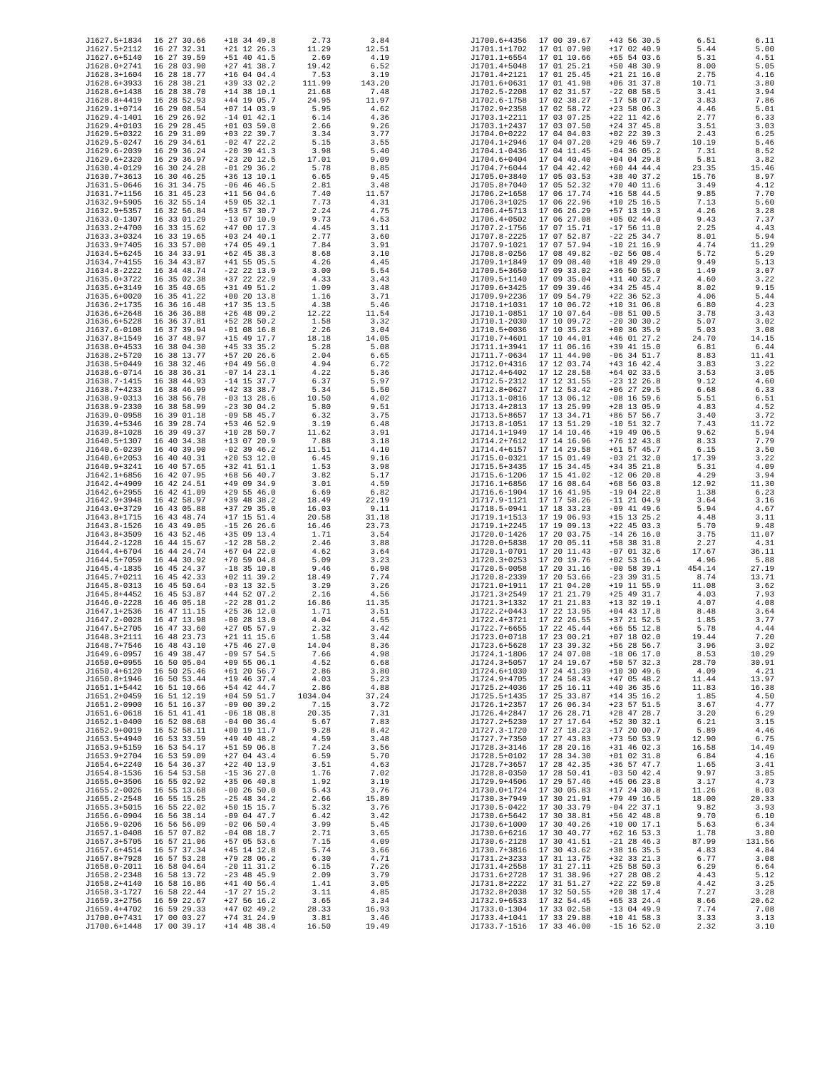| J1627.5+1834 | 16 27 30.66 | +18 34 49.8 | 2.73 | 3.84 |
| J1627.5+2112 | 16 27 32.31 | +21 12 26.3 | 11.29 | 12.51 |
| J1627.6+5140 | 16 27 39.59 | +51 40 41.5 | 2.69 | 4.19 |
| J1628.0+2741 | 16 28 03.90 | +27 41 38.7 | 19.42 | 6.52 |
| J1628.3+1604 | 16 28 18.77 | +16 04 04.4 | 7.53 | 3.19 |
| J1628.6+3933 | 16 28 38.21 | +39 33 02.2 | 111.99 | 143.20 |
| J1628.6+1438 | 16 28 38.70 | +14 38 10.1 | 21.68 | 7.48 |
| J1628.8+4419 | 16 28 52.93 | +44 19 05.7 | 24.95 | 11.97 |
| J1629.1+0714 | 16 29 08.54 | +07 14 03.9 | 5.95 | 4.62 |
| J1629.4-1401 | 16 29 26.92 | -14 01 42.1 | 6.14 | 4.36 |
| J1629.4+0103 | 16 29 28.45 | +01 03 59.0 | 2.66 | 9.26 |
| J1629.5+0322 | 16 29 31.09 | +03 22 39.7 | 3.34 | 3.77 |
| J1629.5-0247 | 16 29 34.61 | -02 47 22.2 | 5.15 | 3.55 |
| J1629.6-2039 | 16 29 36.24 | -20 39 41.3 | 3.98 | 5.40 |
| J1629.6+2320 | 16 29 36.97 | +23 20 12.5 | 17.01 | 9.09 |
| J1630.4-0129 | 16 30 24.28 | -01 29 36.2 | 5.78 | 8.85 |
| J1630.7+3613 | 16 30 46.25 | +36 13 10.1 | 6.65 | 9.45 |
| J1631.5-0646 | 16 31 34.75 | -06 46 46.5 | 2.81 | 3.48 |
| J1631.7+1156 | 16 31 45.23 | +11 56 04.6 | 7.40 | 11.57 |
| J1632.9+5905 | 16 32 55.14 | +59 05 32.1 | 7.73 | 4.31 |
| J1632.9+5357 | 16 32 56.84 | +53 57 30.7 | 2.24 | 4.75 |
| J1633.0-1307 | 16 33 01.29 | -13 07 10.9 | 9.73 | 4.53 |
| J1633.2+4700 | 16 33 15.62 | +47 00 17.3 | 4.45 | 3.11 |
| J1633.3+0324 | 16 33 19.65 | +03 24 40.1 | 2.77 | 3.60 |
| J1633.9+7405 | 16 33 57.00 | +74 05 49.1 | 7.84 | 3.91 |
| J1634.5+6245 | 16 34 33.91 | +62 45 38.3 | 8.68 | 3.10 |
| J1634.7+4155 | 16 34 43.87 | +41 55 05.5 | 4.26 | 4.45 |
| J1634.8-2222 | 16 34 48.74 | -22 22 13.9 | 3.00 | 5.54 |
| J1635.0+3722 | 16 35 02.38 | +37 22 22.9 | 4.33 | 3.43 |
| J1635.6+3149 | 16 35 40.65 | +31 49 51.2 | 1.09 | 3.48 |
| J1635.6+0020 | 16 35 41.22 | +00 20 13.8 | 1.16 | 3.71 |
| J1636.2+1735 | 16 36 16.48 | +17 35 13.5 | 4.38 | 5.46 |
| J1636.6+2648 | 16 36 36.88 | +26 48 09.2 | 12.22 | 11.54 |
| J1636.6+5228 | 16 36 37.81 | +52 28 50.2 | 1.58 | 3.32 |
| J1637.6-0108 | 16 37 39.94 | -01 08 16.8 | 2.26 | 3.04 |
| J1637.8+1549 | 16 37 48.97 | +15 49 17.7 | 18.18 | 14.05 |
| J1638.0+4533 | 16 38 04.30 | +45 33 35.2 | 5.28 | 5.08 |
| J1638.2+5720 | 16 38 13.77 | +57 20 26.6 | 2.04 | 6.65 |
| J1638.5+0449 | 16 38 32.46 | +04 49 56.0 | 4.94 | 6.72 |
| J1638.6-0714 | 16 38 36.31 | -07 14 23.1 | 4.22 | 5.36 |
| J1638.7-1415 | 16 38 44.93 | -14 15 37.7 | 6.37 | 5.97 |
| J1638.7+4233 | 16 38 46.99 | +42 33 38.7 | 5.34 | 5.50 |
| J1638.9-0313 | 16 38 56.78 | -03 13 28.6 | 10.50 | 4.02 |
| J1638.9-2330 | 16 38 58.99 | -23 30 04.2 | 5.80 | 9.51 |
| J1639.0-0958 | 16 39 01.18 | -09 58 45.7 | 6.32 | 3.75 |
| J1639.4+5346 | 16 39 28.74 | +53 46 52.9 | 3.19 | 6.48 |
| J1639.8+1028 | 16 39 49.37 | +10 28 50.7 | 11.62 | 3.91 |
| J1640.5+1307 | 16 40 34.38 | +13 07 20.9 | 7.88 | 3.18 |
| J1640.6-0239 | 16 40 39.90 | -02 39 46.2 | 11.51 | 4.10 |
| J1640.6+2053 | 16 40 40.31 | +20 53 12.0 | 6.45 | 9.16 |
| J1640.9+3241 | 16 40 57.65 | +32 41 51.1 | 1.53 | 3.98 |
| J1642.1+6856 | 16 42 07.95 | +68 56 40.7 | 3.82 | 5.17 |
| J1642.4+4909 | 16 42 24.51 | +49 09 34.9 | 3.01 | 4.59 |
| J1642.6+2955 | 16 42 41.09 | +29 55 46.0 | 6.69 | 6.82 |
| J1642.9+3948 | 16 42 58.97 | +39 48 38.2 | 18.49 | 22.19 |
| J1643.0+3729 | 16 43 05.88 | +37 29 35.0 | 16.03 | 9.11 |
| J1643.8+1715 | 16 43 48.74 | +17 15 51.4 | 20.58 | 31.18 |
| J1643.8-1526 | 16 43 49.05 | -15 26 26.6 | 16.46 | 23.73 |
| J1643.8+3509 | 16 43 52.46 | +35 09 13.4 | 1.71 | 3.54 |
| J1644.2-1228 | 16 44 15.67 | -12 28 58.2 | 2.46 | 3.88 |
| J1644.4+6704 | 16 44 24.74 | +67 04 22.0 | 4.62 | 3.64 |
| J1644.5+7059 | 16 44 30.92 | +70 59 04.8 | 5.09 | 3.23 |
| J1645.4-1835 | 16 45 24.37 | -18 35 10.8 | 9.46 | 6.98 |
| J1645.7+0211 | 16 45 42.33 | +02 11 39.2 | 18.49 | 7.74 |
| J1645.8-0313 | 16 45 50.64 | -03 13 32.5 | 3.29 | 3.26 |
| J1645.8+4452 | 16 45 53.87 | +44 52 07.2 | 2.16 | 4.56 |
| J1646.0-2228 | 16 46 05.18 | -22 28 01.2 | 16.86 | 11.35 |
| J1647.1+2536 | 16 47 11.15 | +25 36 12.0 | 1.71 | 3.51 |
| J1647.2-0028 | 16 47 13.98 | -00 28 13.0 | 4.04 | 4.55 |
| J1647.5+2705 | 16 47 33.60 | +27 05 57.9 | 2.32 | 3.42 |
| J1648.3+2111 | 16 48 23.73 | +21 11 15.6 | 1.58 | 3.44 |
| J1648.7+7546 | 16 48 43.10 | +75 46 27.0 | 14.04 | 8.36 |
| J1649.6-0957 | 16 49 38.47 | -09 57 54.5 | 7.66 | 4.98 |
| J1650.0+0955 | 16 50 05.04 | +09 55 06.1 | 4.52 | 6.68 |
| J1650.4+6120 | 16 50 25.46 | +61 20 56.7 | 2.86 | 3.80 |
| J1650.8+1946 | 16 50 53.44 | +19 46 37.4 | 4.03 | 5.23 |
| J1651.1+5442 | 16 51 10.66 | +54 42 44.7 | 2.86 | 4.88 |
| J1651.2+0459 | 16 51 12.19 | +04 59 51.7 | 1034.04 | 37.24 |
| J1651.2-0900 | 16 51 16.37 | -09 00 39.2 | 7.15 | 3.72 |
| J1651.6-0618 | 16 51 41.41 | -06 18 08.8 | 20.35 | 7.31 |
| J1652.1-0400 | 16 52 08.68 | -04 00 36.4 | 5.67 | 7.83 |
| J1652.9+0019 | 16 52 58.11 | +00 19 11.7 | 9.28 | 8.42 |
| J1653.5+4940 | 16 53 33.59 | +49 40 48.2 | 4.59 | 3.48 |
| J1653.9+5159 | 16 53 54.17 | +51 59 06.8 | 7.24 | 3.56 |
| J1653.9+2704 | 16 53 59.09 | +27 04 43.4 | 6.59 | 5.70 |
| J1654.6+2240 | 16 54 36.37 | +22 40 13.9 | 3.51 | 4.63 |
| J1654.8-1536 | 16 54 53.58 | -15 36 27.0 | 1.76 | 7.02 |
| J1655.0+3506 | 16 55 02.92 | +35 06 40.8 | 1.92 | 3.19 |
| J1655.2-0026 | 16 55 13.68 | -00 26 50.0 | 5.43 | 3.76 |
| J1655.2-2548 | 16 55 15.25 | -25 48 34.2 | 2.66 | 15.89 |
| J1655.3+5015 | 16 55 22.02 | +50 15 15.7 | 5.32 | 3.76 |
| J1656.6-0904 | 16 56 38.14 | -09 04 47.7 | 6.42 | 3.42 |
| J1656.9-0206 | 16 56 56.09 | -02 06 50.4 | 3.99 | 5.45 |
| J1657.1-0408 | 16 57 07.82 | -04 08 18.7 | 2.71 | 3.65 |
| J1657.3+5705 | 16 57 21.06 | +57 05 53.6 | 7.15 | 4.09 |
| J1657.6+4514 | 16 57 37.34 | +45 14 12.8 | 5.74 | 3.66 |
| J1657.8+7928 | 16 57 53.28 | +79 28 06.2 | 6.30 | 4.71 |
| J1658.0-2011 | 16 58 04.64 | -20 11 31.2 | 6.15 | 7.26 |
| J1658.2-2348 | 16 58 13.72 | -23 48 45.9 | 2.09 | 3.79 |
| J1658.2+4140 | 16 58 16.86 | +41 40 56.4 | 1.41 | 3.05 |
| J1658.3-1727 | 16 58 22.44 | -17 27 15.2 | 3.11 | 4.85 |
| J1659.3+2756 | 16 59 22.67 | +27 56 16.2 | 3.65 | 3.34 |
| J1659.4+4702 | 16 59 29.33 | +47 02 49.2 | 28.33 | 16.93 |
| J1700.0+7431 | 17 00 03.27 | +74 31 24.9 | 3.81 | 3.46 |
| J1700.6+1448 | 17 00 39.17 | +14 48 38.4 | 16.50 | 19.49 |
| J1700.6+4356 | 17 00 39.67 | +43 56 30.5 | 6.51 | 6.11 |
| J1701.1+1702 | 17 01 07.90 | +17 02 40.9 | 5.44 | 5.00 |
| J1701.1+6554 | 17 01 10.66 | +65 54 03.6 | 5.31 | 4.51 |
| J1701.4+5048 | 17 01 25.21 | +50 48 30.9 | 8.00 | 5.05 |
| J1701.4+2121 | 17 01 25.45 | +21 21 16.0 | 2.75 | 4.16 |
| J1701.6+0631 | 17 01 41.98 | +06 31 37.8 | 10.71 | 3.80 |
| J1702.5-2208 | 17 02 31.57 | -22 08 58.5 | 3.41 | 3.94 |
| J1702.6-1758 | 17 02 38.27 | -17 58 07.2 | 3.83 | 7.86 |
| J1702.9+2358 | 17 02 58.72 | +23 58 06.3 | 4.46 | 5.01 |
| J1703.1+2211 | 17 03 07.25 | +22 11 42.6 | 2.77 | 6.33 |
| J1703.1+2437 | 17 03 07.50 | +24 37 45.8 | 3.51 | 3.03 |
| J1704.0+0222 | 17 04 04.03 | +02 22 39.3 | 2.43 | 6.25 |
| J1704.1+2946 | 17 04 07.20 | +29 46 59.7 | 10.19 | 5.46 |
| J1704.1-0436 | 17 04 11.45 | -04 36 05.2 | 7.31 | 8.52 |
| J1704.6+0404 | 17 04 40.40 | +04 04 29.8 | 5.81 | 3.82 |
| J1704.7+6044 | 17 04 42.42 | +60 44 44.4 | 23.35 | 15.46 |
| J1705.0+3840 | 17 05 03.53 | +38 40 37.2 | 15.76 | 8.97 |
| J1705.8+7040 | 17 05 52.32 | +70 40 11.6 | 3.49 | 4.12 |
| J1706.2+1658 | 17 06 17.74 | +16 58 44.5 | 9.85 | 7.70 |
| J1706.3+1025 | 17 06 22.96 | +10 25 16.5 | 7.13 | 5.60 |
| J1706.4+5713 | 17 06 26.29 | +57 13 19.3 | 4.26 | 3.28 |
| J1706.4+0502 | 17 06 27.08 | +05 02 44.0 | 9.43 | 7.37 |
| J1707.2-1756 | 17 07 15.71 | -17 56 11.0 | 2.25 | 4.43 |
| J1707.8-2225 | 17 07 52.87 | -22 25 34.7 | 8.01 | 5.94 |
| J1707.9-1021 | 17 07 57.94 | -10 21 16.9 | 4.74 | 11.29 |
| J1708.8-0256 | 17 08 49.82 | -02 56 08.4 | 5.72 | 5.29 |
| J1709.1+1849 | 17 09 08.40 | +18 49 29.0 | 9.49 | 5.13 |
| J1709.5+3650 | 17 09 33.02 | +36 50 55.0 | 1.49 | 3.07 |
| J1709.5+1140 | 17 09 35.04 | +11 40 32.7 | 4.60 | 3.22 |
| J1709.6+3425 | 17 09 39.46 | +34 25 45.4 | 8.02 | 9.15 |
| J1709.9+2236 | 17 09 54.79 | +22 36 52.3 | 4.06 | 5.44 |
| J1710.1+1031 | 17 10 06.72 | +10 31 06.8 | 6.80 | 4.23 |
| J1710.1-0851 | 17 10 07.64 | -08 51 00.5 | 3.78 | 3.43 |
| J1710.1-2030 | 17 10 09.72 | -20 30 30.2 | 5.07 | 3.02 |
| J1710.5+0036 | 17 10 35.23 | +00 36 35.9 | 5.03 | 3.08 |
| J1710.7+4601 | 17 10 44.01 | +46 01 27.2 | 24.70 | 14.15 |
| J1711.1+3941 | 17 11 06.16 | +39 41 15.0 | 6.81 | 6.44 |
| J1711.7-0634 | 17 11 44.90 | -06 34 51.7 | 8.83 | 11.41 |
| J1712.0+4316 | 17 12 03.74 | +43 16 42.4 | 3.83 | 3.22 |
| J1712.4+6402 | 17 12 28.58 | +64 02 33.5 | 3.53 | 3.05 |
| J1712.5-2312 | 17 12 31.55 | -23 12 26.8 | 9.12 | 4.60 |
| J1712.8+0627 | 17 12 53.42 | +06 27 29.5 | 6.68 | 6.33 |
| J1713.1-0816 | 17 13 06.12 | -08 16 59.6 | 5.51 | 6.51 |
| J1713.4+2813 | 17 13 25.99 | +28 13 05.9 | 4.83 | 4.52 |
| J1713.5+8657 | 17 13 34.71 | +86 57 56.7 | 3.40 | 3.72 |
| J1713.8-1051 | 17 13 51.29 | -10 51 32.7 | 7.43 | 11.72 |
| J1714.1+1949 | 17 14 10.46 | +19 49 06.5 | 9.62 | 5.94 |
| J1714.2+7612 | 17 14 16.96 | +76 12 43.8 | 8.33 | 7.79 |
| J1714.4+6157 | 17 14 29.58 | +61 57 45.7 | 6.15 | 3.50 |
| J1715.0-0321 | 17 15 01.49 | -03 21 32.0 | 17.39 | 3.22 |
| J1715.5+3435 | 17 15 34.45 | +34 35 21.8 | 5.31 | 4.09 |
| J1715.6-1206 | 17 15 41.02 | -12 06 20.8 | 4.29 | 3.94 |
| J1716.1+6856 | 17 16 08.64 | +68 56 03.8 | 12.92 | 11.30 |
| J1716.6-1904 | 17 16 41.95 | -19 04 22.8 | 1.38 | 6.23 |
| J1717.9-1121 | 17 17 58.26 | -11 21 04.9 | 3.64 | 3.16 |
| J1718.5-0941 | 17 18 33.23 | -09 41 49.6 | 5.94 | 4.67 |
| J1719.1+1513 | 17 19 06.93 | +15 13 25.2 | 4.48 | 3.11 |
| J1719.1+2245 | 17 19 09.13 | +22 45 03.3 | 5.70 | 9.48 |
| J1720.0-1426 | 17 20 03.75 | -14 26 16.0 | 3.75 | 11.07 |
| J1720.0+5838 | 17 20 05.11 | +58 38 31.8 | 2.27 | 4.31 |
| J1720.1-0701 | 17 20 11.43 | -07 01 32.6 | 17.67 | 36.11 |
| J1720.3+0253 | 17 20 19.76 | +02 53 16.4 | 4.96 | 5.88 |
| J1720.5-0058 | 17 20 31.16 | -00 58 39.1 | 454.14 | 27.19 |
| J1720.8-2339 | 17 20 53.66 | -23 39 31.5 | 8.74 | 13.71 |
| J1721.0+1911 | 17 21 04.20 | +19 11 55.9 | 11.08 | 3.62 |
| J1721.3+2549 | 17 21 21.79 | +25 49 31.7 | 4.03 | 7.93 |
| J1721.3+1332 | 17 21 21.83 | +13 32 19.1 | 4.07 | 4.08 |
| J1722.2+0443 | 17 22 13.95 | +04 43 17.8 | 8.48 | 3.64 |
| J1722.4+3721 | 17 22 26.55 | +37 21 52.5 | 1.85 | 3.77 |
| J1722.7+6655 | 17 22 45.44 | +66 55 12.8 | 5.78 | 4.44 |
| J1723.0+0718 | 17 23 00.21 | +07 18 02.0 | 19.44 | 7.20 |
| J1723.6+5628 | 17 23 39.32 | +56 28 56.7 | 3.96 | 3.02 |
| J1724.1-1806 | 17 24 07.08 | -18 06 17.0 | 8.53 | 10.29 |
| J1724.3+5057 | 17 24 19.67 | +50 57 32.3 | 28.70 | 30.91 |
| J1724.6+1030 | 17 24 41.39 | +10 30 49.6 | 4.09 | 4.21 |
| J1724.9+4705 | 17 24 58.43 | +47 05 48.2 | 11.44 | 13.97 |
| J1725.2+4036 | 17 25 16.11 | +40 36 35.6 | 11.83 | 16.38 |
| J1725.5+1435 | 17 25 33.87 | +14 35 16.2 | 1.85 | 4.50 |
| J1726.1+2357 | 17 26 06.34 | +23 57 51.5 | 3.67 | 4.77 |
| J1726.4+2847 | 17 26 28.71 | +28 47 28.7 | 3.20 | 6.29 |
| J1727.2+5230 | 17 27 17.64 | +52 30 32.1 | 6.21 | 3.15 |
| J1727.3-1720 | 17 27 18.23 | -17 20 00.7 | 5.89 | 4.46 |
| J1727.7+7350 | 17 27 43.83 | +73 50 53.9 | 12.90 | 6.75 |
| J1728.3+3146 | 17 28 20.16 | +31 46 02.3 | 16.58 | 14.49 |
| J1728.5+0102 | 17 28 34.30 | +01 02 31.8 | 6.84 | 4.16 |
| J1728.7+3657 | 17 28 42.35 | +36 57 47.7 | 1.65 | 3.41 |
| J1728.8-0350 | 17 28 50.41 | -03 50 42.4 | 9.97 | 3.85 |
| J1729.9+4506 | 17 29 57.46 | +45 06 23.8 | 3.17 | 4.73 |
| J1730.0+1724 | 17 30 05.83 | +17 24 30.8 | 11.26 | 8.03 |
| J1730.3+7949 | 17 30 21.91 | +79 49 16.5 | 18.00 | 20.33 |
| J1730.5-0422 | 17 30 33.79 | -04 22 37.1 | 9.82 | 3.93 |
| J1730.6+5642 | 17 30 38.81 | +56 42 48.8 | 9.70 | 6.10 |
| J1730.6+1000 | 17 30 40.26 | +10 00 17.1 | 5.63 | 6.34 |
| J1730.6+6216 | 17 30 40.77 | +62 16 53.3 | 1.78 | 3.80 |
| J1730.6-2128 | 17 30 41.51 | -21 28 46.3 | 87.99 | 131.56 |
| J1730.7+3816 | 17 30 43.62 | +38 16 35.5 | 4.83 | 4.84 |
| J1731.2+3233 | 17 31 13.75 | +32 33 21.3 | 6.77 | 3.08 |
| J1731.4+2558 | 17 31 27.11 | +25 58 50.3 | 6.29 | 6.64 |
| J1731.6+2728 | 17 31 38.96 | +27 28 08.2 | 4.43 | 5.12 |
| J1731.8+2222 | 17 31 51.27 | +22 22 59.8 | 4.42 | 3.25 |
| J1732.8+2038 | 17 32 50.55 | +20 38 17.4 | 7.27 | 3.28 |
| J1732.9+6533 | 17 32 54.45 | +65 33 24.4 | 8.66 | 20.62 |
| J1733.0-1304 | 17 33 02.58 | -13 04 49.9 | 7.74 | 7.08 |
| J1733.4+1041 | 17 33 29.88 | +10 41 58.3 | 3.33 | 3.13 |
| J1733.7-1516 | 17 33 46.00 | -15 16 52.0 | 2.32 | 3.10 |